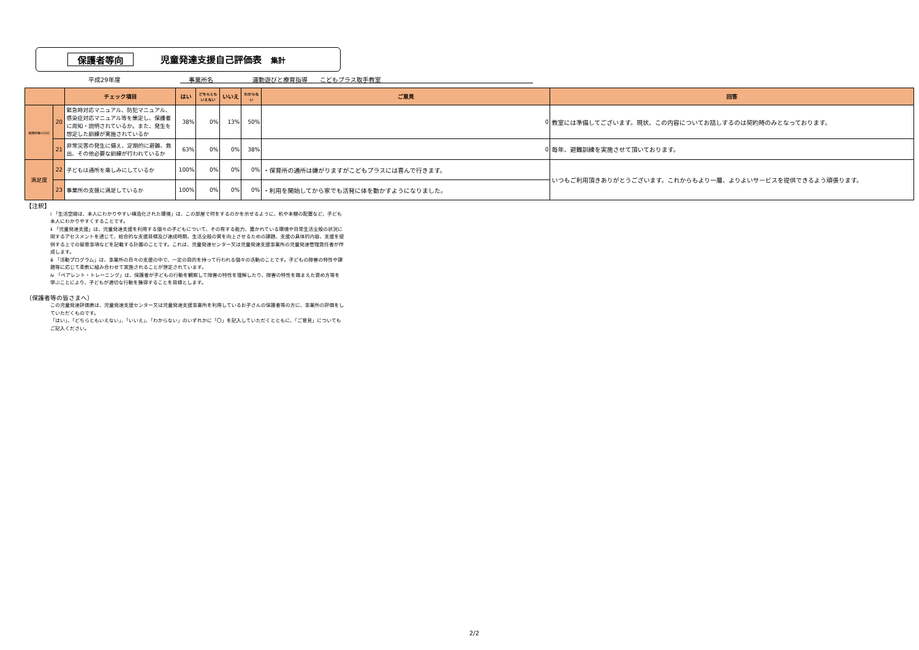保護者等向 児童発達支援自己評価表　集計
平成29年度 事業所名
運動遊びと療育指導　　こどもプラス取手教室
| | | チェック項目 | はい | どちらとも いえない | いいえ | わからない | ご意見 | 回答 |
| --- | --- | --- | --- | --- | --- | --- | --- | --- |
| 避難時等の対応 | 20 | 緊急時対応マニュアル、防犯マニュアル、感染症対応マニュアル等を策定し、保護者に周知・説明されているか。また、発生を想定した訓練が実施されているか | 38% | 0% | 13% | 50% | 0 | 教室には準備してございます。現状、この内容についてお話しするのは契約時のみとなっております。 |
| | 21 | 非常災害の発生に備え、定期的に避難、救出、その他必要な訓練が行われているか | 63% | 0% | 0% | 38% | 0 | 毎年、避難訓練を実施させて頂いております。 |
| 満足度 | 22 | 子どもは通所を楽しみにしているか | 100% | 0% | 0% | 0% | ・保育所の通所は嫌がりますがこどもプラスには喜んで行きます。 | いつもご利用頂きありがとうございます。これからもより一層、よりよいサービスを提供できるよう頑張ります。 |
| | 23 | 事業所の支援に満足しているか | 100% | 0% | 0% | 0% | ・利用を開始してから家でも活発に体を動かすようになりました。 | |
【注釈】
ⅰ 「生活空間は、本人にわかりやすい構造化された環境」は、この部屋で何をするのかを示せるように、机や本棚の配置など、子ども本人にわかりやすくすることです。
ⅱ 「児童発達支援」は、児童発達支援を利用する個々の子どもについて、その有する能力、置かれている環境や日常生活全般の状況に関するアセスメントを通じて、総合的な支援目標及び達成時期、生活全般の質を向上させるための課題、支援の具体的内容、支援を提供する上での留意事項などを記載する計画のことです。これは、児童発達センター又は児童発達支援事業所の児童発達管理責任者が作成します。
ⅲ 「活動プログラム」は、事業所の日々の支援の中で、一定の目的を持って行われる個々の活動のことです。子どもの障害の特性や課題等に応じて柔軟に組み合わせて実施されることが想定されています。
ⅳ 「ペアレント・トレーニング」は、保護者が子どもの行動を観察して障害の特性を理解したり、障害の特性を踏まえた褒め方等を学ぶことにより、子どもが適切な行動を獲得することを目標とします。
（保護者等の皆さまへ）
この児童発達評価表は、児童発達支援センター又は児童発達支援事業所を利用しているお子さんの保護者等の方に、事業所の評価をしていただくものです。
「はい」、「どちらともいえない」、「いいえ」、「わからない」のいずれかに「〇」を記入していただくとともに、「ご意見」についてもご記入ください。
2/2